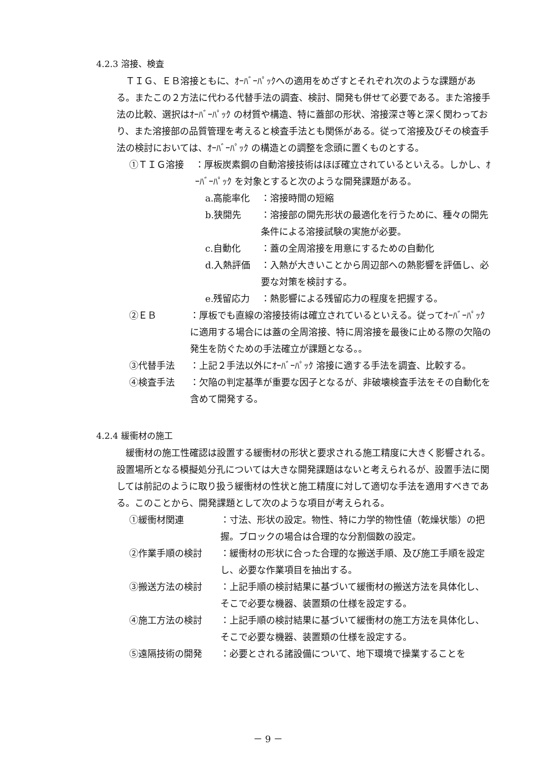4.2.3 溶接、検査
ＴＩＧ、ＥＢ溶接ともに、ｵｰﾊﾞｰﾊﾟｯｸへの適用をめざすとそれぞれ次のような課題がある。またこの２方法に代わる代替手法の調査、検討、開発も併せて必要である。また溶接手法の比較、選択はｵｰﾊﾞｰﾊﾟｯｸ の材質や構造、特に蓋部の形状、溶接深さ等と深く関わっており、また溶接部の品質管理を考えると検査手法とも関係がある。従って溶接及びその検査手法の検討においては、ｵｰﾊﾞｰﾊﾟｯｸ の構造との調整を念頭に置くものとする。
①ＴＩＧ溶接 ：厚板炭素鋼の自動溶接技術はほぼ確立されているといえる。しかし、ｵｰﾊﾞｰﾊﾟｯｸ を対象とすると次のような開発課題がある。
a.高能率化 ：溶接時間の短縮
b.狭開先 ：溶接部の開先形状の最適化を行うために、種々の開先条件による溶接試験の実施が必要。
c.自動化 ：蓋の全周溶接を用意にするための自動化
d.入熱評価 ：入熱が大きいことから周辺部への熱影響を評価し、必要な対策を検討する。
e.残留応力 ：熱影響による残留応力の程度を把握する。
②ＥＢ ：厚板でも直線の溶接技術は確立されているといえる。従ってｵｰﾊﾞｰﾊﾟｯｸに適用する場合には蓋の全周溶接、特に周溶接を最後に止める際の欠陥の発生を防ぐための手法確立が課題となる。。
③代替手法 ：上記２手法以外にｵｰﾊﾞｰﾊﾟｯｸ 溶接に適する手法を調査、比較する。
④検査手法 ：欠陥の判定基準が重要な因子となるが、非破壊検査手法をその自動化を含めて開発する。
4.2.4 緩衝材の施工
緩衝材の施工性確認は設置する緩衝材の形状と要求される施工精度に大きく影響される。設置場所となる模擬処分孔については大きな開発課題はないと考えられるが、設置手法に関しては前記のように取り扱う緩衝材の性状と施工精度に対して適切な手法を適用すべきである。このことから、開発課題として次のような項目が考えられる。
①緩衝材関連 ：寸法、形状の設定。物性、特に力学的物性値（乾燥状態）の把握。ブロックの場合は合理的な分割個数の設定。
②作業手順の検討 ：緩衝材の形状に合った合理的な搬送手順、及び施工手順を設定し、必要な作業項目を抽出する。
③搬送方法の検討 ：上記手順の検討結果に基づいて緩衝材の搬送方法を具体化し、そこで必要な機器、装置類の仕様を設定する。
④施工方法の検討 ：上記手順の検討結果に基づいて緩衝材の施工方法を具体化し、そこで必要な機器、装置類の仕様を設定する。
⑤遠隔技術の開発 ：必要とされる諸設備について、地下環境で操業することを
－ 9 －